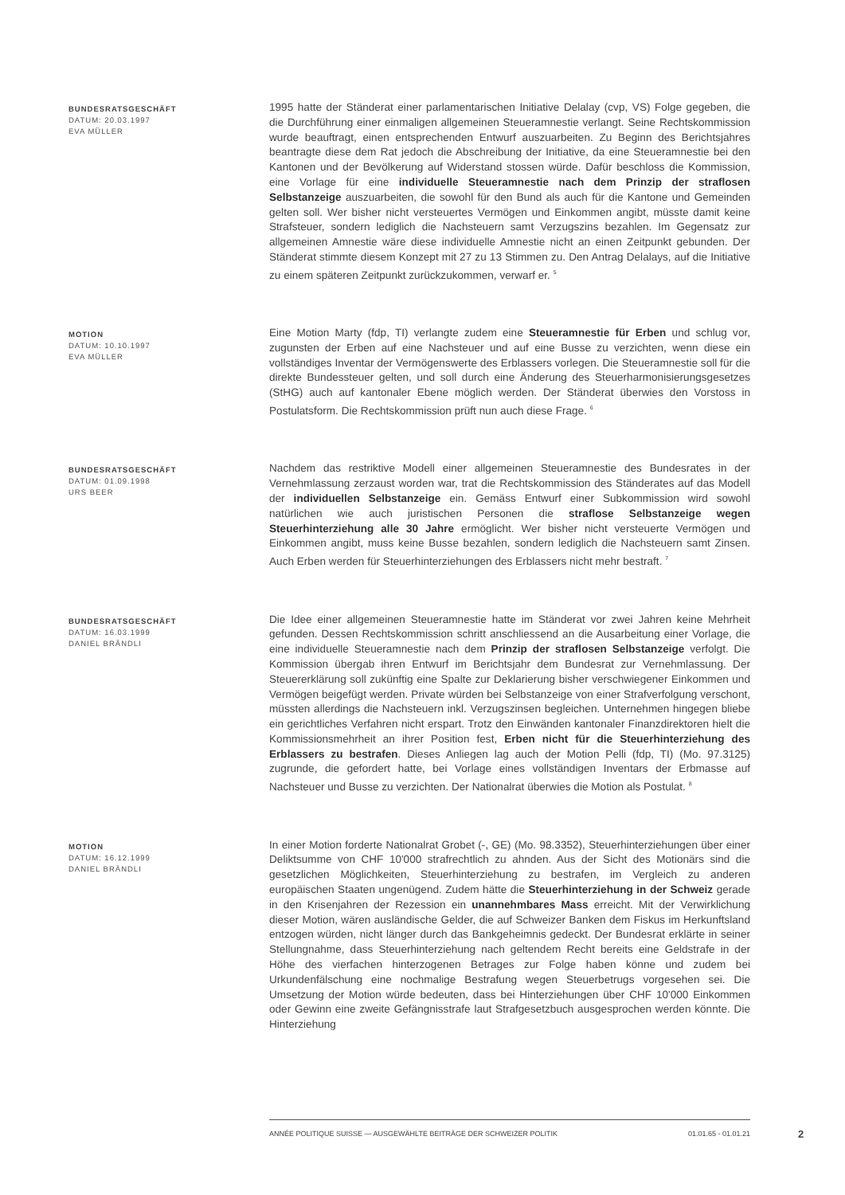BUNDESRATSGESCHÄFT
DATUM: 20.03.1997
EVA MÜLLER
1995 hatte der Ständerat einer parlamentarischen Initiative Delalay (cvp, VS) Folge gegeben, die die Durchführung einer einmaligen allgemeinen Steueramnestie verlangt. Seine Rechtskommission wurde beauftragt, einen entsprechenden Entwurf auszuarbeiten. Zu Beginn des Berichtsjahres beantragte diese dem Rat jedoch die Abschreibung der Initiative, da eine Steueramnestie bei den Kantonen und der Bevölkerung auf Widerstand stossen würde. Dafür beschloss die Kommission, eine Vorlage für eine individuelle Steueramnestie nach dem Prinzip der straflosen Selbstanzeige auszuarbeiten, die sowohl für den Bund als auch für die Kantone und Gemeinden gelten soll. Wer bisher nicht versteuertes Vermögen und Einkommen angibt, müsste damit keine Strafsteuer, sondern lediglich die Nachsteuern samt Verzugszins bezahlen. Im Gegensatz zur allgemeinen Amnestie wäre diese individuelle Amnestie nicht an einen Zeitpunkt gebunden. Der Ständerat stimmte diesem Konzept mit 27 zu 13 Stimmen zu. Den Antrag Delalays, auf die Initiative zu einem späteren Zeitpunkt zurückzukommen, verwarf er. <sup>5</sup>
MOTION
DATUM: 10.10.1997
EVA MÜLLER
Eine Motion Marty (fdp, TI) verlangte zudem eine Steueramnestie für Erben und schlug vor, zugunsten der Erben auf eine Nachsteuer und auf eine Busse zu verzichten, wenn diese ein vollständiges Inventar der Vermögenswerte des Erblassers vorlegen. Die Steueramnestie soll für die direkte Bundessteuer gelten, und soll durch eine Änderung des Steuerharmonisierungsgesetzes (StHG) auch auf kantonaler Ebene möglich werden. Der Ständerat überwies den Vorstoss in Postulatsform. Die Rechtskommission prüft nun auch diese Frage. <sup>6</sup>
BUNDESRATSGESCHÄFT
DATUM: 01.09.1998
URS BEER
Nachdem das restriktive Modell einer allgemeinen Steueramnestie des Bundesrates in der Vernehmlassung zerzaust worden war, trat die Rechtskommission des Ständerates auf das Modell der individuellen Selbstanzeige ein. Gemäss Entwurf einer Subkommission wird sowohl natürlichen wie auch juristischen Personen die straflose Selbstanzeige wegen Steuerhinterziehung alle 30 Jahre ermöglicht. Wer bisher nicht versteuerte Vermögen und Einkommen angibt, muss keine Busse bezahlen, sondern lediglich die Nachsteuern samt Zinsen. Auch Erben werden für Steuerhinterziehungen des Erblassers nicht mehr bestraft. <sup>7</sup>
BUNDESRATSGESCHÄFT
DATUM: 16.03.1999
DANIEL BRÄNDLI
Die Idee einer allgemeinen Steueramnestie hatte im Ständerat vor zwei Jahren keine Mehrheit gefunden. Dessen Rechtskommission schritt anschliessend an die Ausarbeitung einer Vorlage, die eine individuelle Steueramnestie nach dem Prinzip der straflosen Selbstanzeige verfolgt. Die Kommission übergab ihren Entwurf im Berichtsjahr dem Bundesrat zur Vernehmlassung. Der Steuererklärung soll zukünftig eine Spalte zur Deklarierung bisher verschwiegener Einkommen und Vermögen beigefügt werden. Private würden bei Selbstanzeige von einer Strafverfolgung verschont, müssten allerdings die Nachsteuern inkl. Verzugszinsen begleichen. Unternehmen hingegen bliebe ein gerichtliches Verfahren nicht erspart. Trotz den Einwänden kantonaler Finanzdirektoren hielt die Kommissionsmehrheit an ihrer Position fest, Erben nicht für die Steuerhinterziehung des Erblassers zu bestrafen. Dieses Anliegen lag auch der Motion Pelli (fdp, TI) (Mo. 97.3125) zugrunde, die gefordert hatte, bei Vorlage eines vollständigen Inventars der Erbmasse auf Nachsteuer und Busse zu verzichten. Der Nationalrat überwies die Motion als Postulat. <sup>8</sup>
MOTION
DATUM: 16.12.1999
DANIEL BRÄNDLI
In einer Motion forderte Nationalrat Grobet (-, GE) (Mo. 98.3352), Steuerhinterziehungen über einer Deliktsumme von CHF 10'000 strafrechtlich zu ahnden. Aus der Sicht des Motionärs sind die gesetzlichen Möglichkeiten, Steuerhinterziehung zu bestrafen, im Vergleich zu anderen europäischen Staaten ungenügend. Zudem hätte die Steuerhinterziehung in der Schweiz gerade in den Krisenjahren der Rezession ein unannehmbares Mass erreicht. Mit der Verwirklichung dieser Motion, wären ausländische Gelder, die auf Schweizer Banken dem Fiskus im Herkunftsland entzogen würden, nicht länger durch das Bankgeheimnis gedeckt. Der Bundesrat erklärte in seiner Stellungnahme, dass Steuerhinterziehung nach geltendem Recht bereits eine Geldstrafe in der Höhe des vierfachen hinterzogenen Betrages zur Folge haben könne und zudem bei Urkundenfälschung eine nochmalige Bestrafung wegen Steuerbetrugs vorgesehen sei. Die Umsetzung der Motion würde bedeuten, dass bei Hinterziehungen über CHF 10'000 Einkommen oder Gewinn eine zweite Gefängnisstrafe laut Strafgesetzbuch ausgesprochen werden könnte. Die Hinterziehung
ANNÉE POLITIQUE SUISSE — AUSGEWÄHLTE BEITRÄGE DER SCHWEIZER POLITIK 01.01.65 - 01.01.21
2